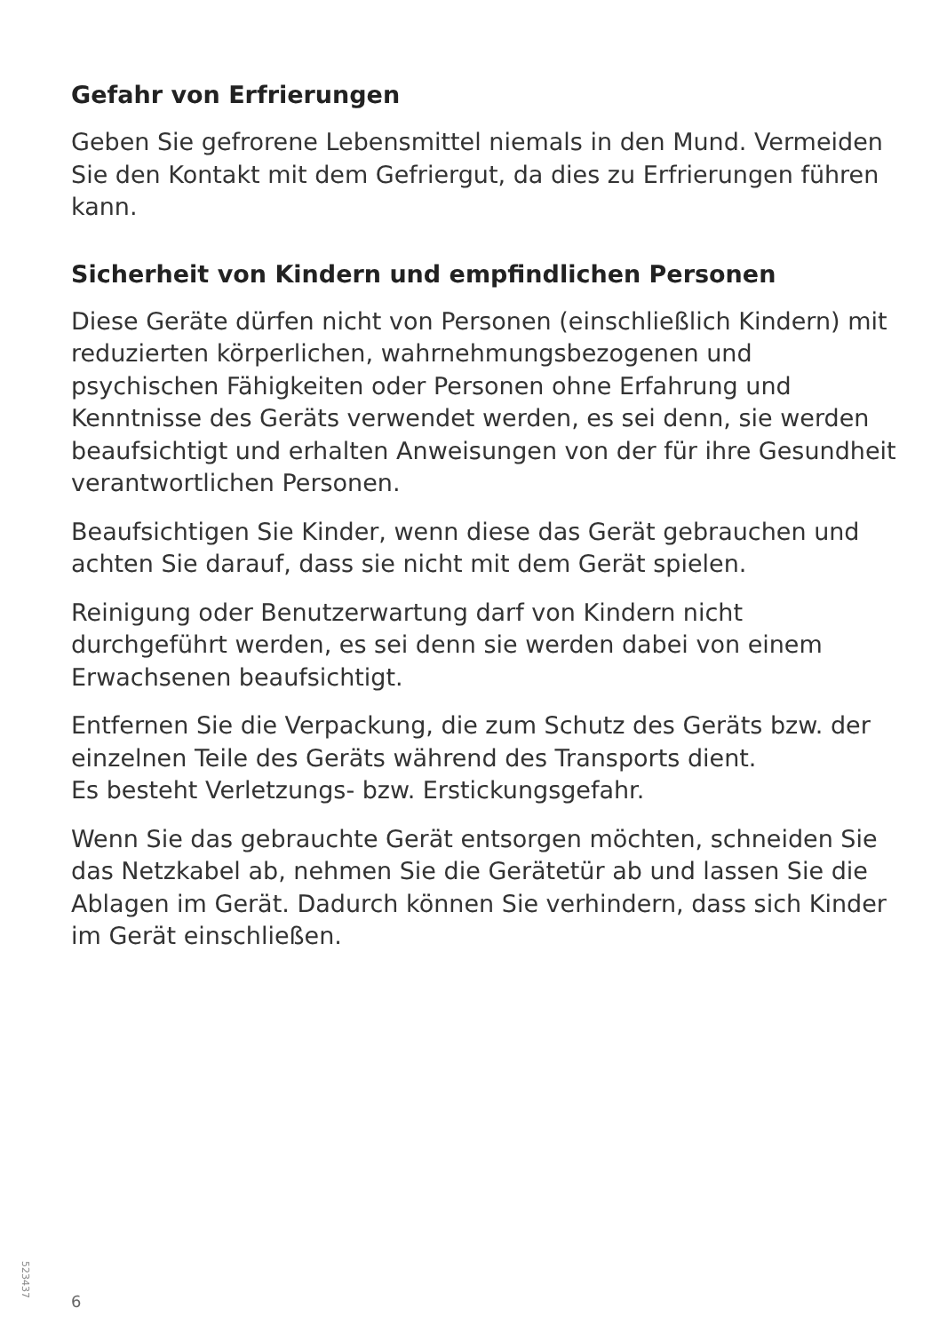Gefahr von Erfrierungen
Geben Sie gefrorene Lebensmittel niemals in den Mund. Vermeiden Sie den Kontakt mit dem Gefriergut, da dies zu Erfrierungen führen kann.
Sicherheit von Kindern und empfindlichen Personen
Diese Geräte dürfen nicht von Personen (einschließlich Kindern) mit reduzierten körperlichen, wahrnehmungsbezogenen und psychischen Fähigkeiten oder Personen ohne Erfahrung und Kenntnisse des Geräts verwendet werden, es sei denn, sie werden beaufsichtigt und erhalten Anweisungen von der für ihre Gesundheit verantwortlichen Personen.
Beaufsichtigen Sie Kinder, wenn diese das Gerät gebrauchen und achten Sie darauf, dass sie nicht mit dem Gerät spielen.
Reinigung oder Benutzerwartung darf von Kindern nicht durchgeführt werden, es sei denn sie werden dabei von einem Erwachsenen beaufsichtigt.
Entfernen Sie die Verpackung, die zum Schutz des Geräts bzw. der einzelnen Teile des Geräts während des Transports dient.
Es besteht Verletzungs- bzw. Erstickungsgefahr.
Wenn Sie das gebrauchte Gerät entsorgen möchten, schneiden Sie das Netzkabel ab, nehmen Sie die Gerätetür ab und lassen Sie die Ablagen im Gerät. Dadurch können Sie verhindern, dass sich Kinder im Gerät einschließen.
523437
6